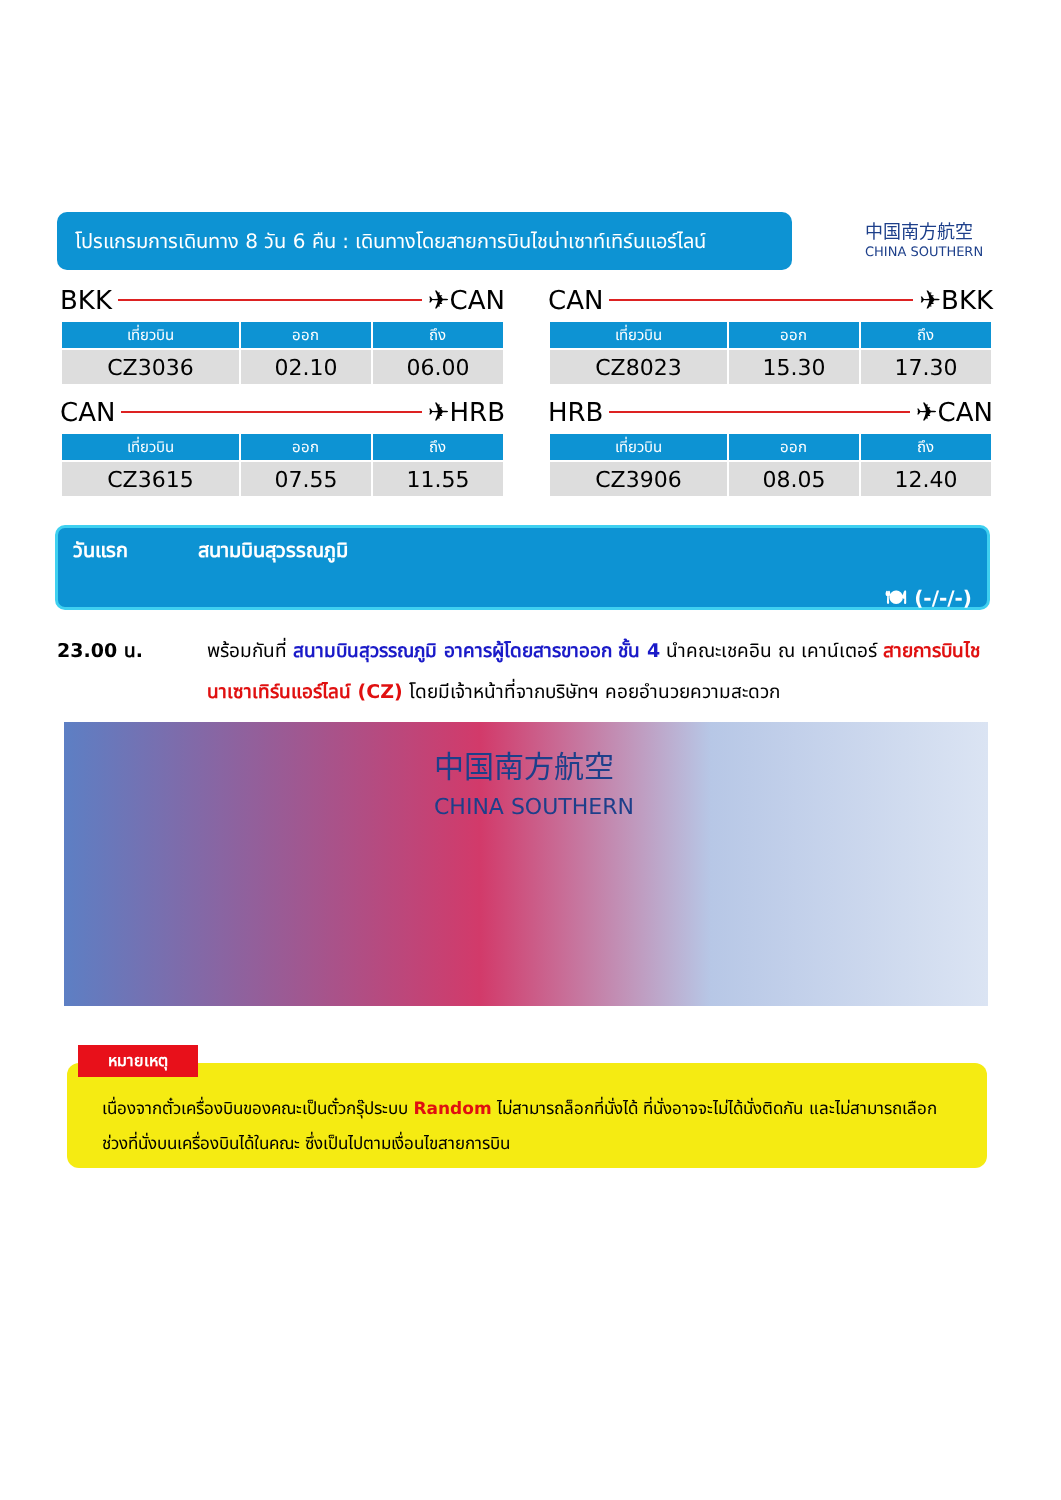โปรแกรมการเดินทาง 8 วัน 6 คืน : เดินทางโดยสายการบินไชน่าเซาท์เทิร์นแอร์ไลน์
中国南方航空
CHINA SOUTHERN
BKK ✈ CAN
| เที่ยวบิน | ออก | ถึง |
| --- | --- | --- |
| CZ3036 | 02.10 | 06.00 |
CAN ✈ BKK
| เที่ยวบิน | ออก | ถึง |
| --- | --- | --- |
| CZ8023 | 15.30 | 17.30 |
CAN ✈ HRB
| เที่ยวบิน | ออก | ถึง |
| --- | --- | --- |
| CZ3615 | 07.55 | 11.55 |
HRB ✈ CAN
| เที่ยวบิน | ออก | ถึง |
| --- | --- | --- |
| CZ3906 | 08.05 | 12.40 |
วันแรก สนามบินสุวรรณภูมิ
🍽 (-/-/-)
23.00 น. พร้อมกันที่ สนามบินสุวรรณภูมิ อาคารผู้โดยสารขาออก ชั้น 4 นำคณะเชคอิน ณ เคาน์เตอร์ สายการบินไชนาเซาเทิร์นแอร์ไลน์ (CZ) โดยมีเจ้าหน้าที่จากบริษัทฯ คอยอำนวยความสะดวก
中国南方航空
CHINA SOUTHERN
เนื่องจากตั๋วเครื่องบินของคณะเป็นตั๋วกรุ๊ประบบ Random ไม่สามารถล็อกที่นั่งได้ ที่นั่งอาจจะไม่ได้นั่งติดกัน และไม่สามารถเลือกช่วงที่นั่งบนเครื่องบินได้ในคณะ ซึ่งเป็นไปตามเงื่อนไขสายการบิน
หมายเหตุ